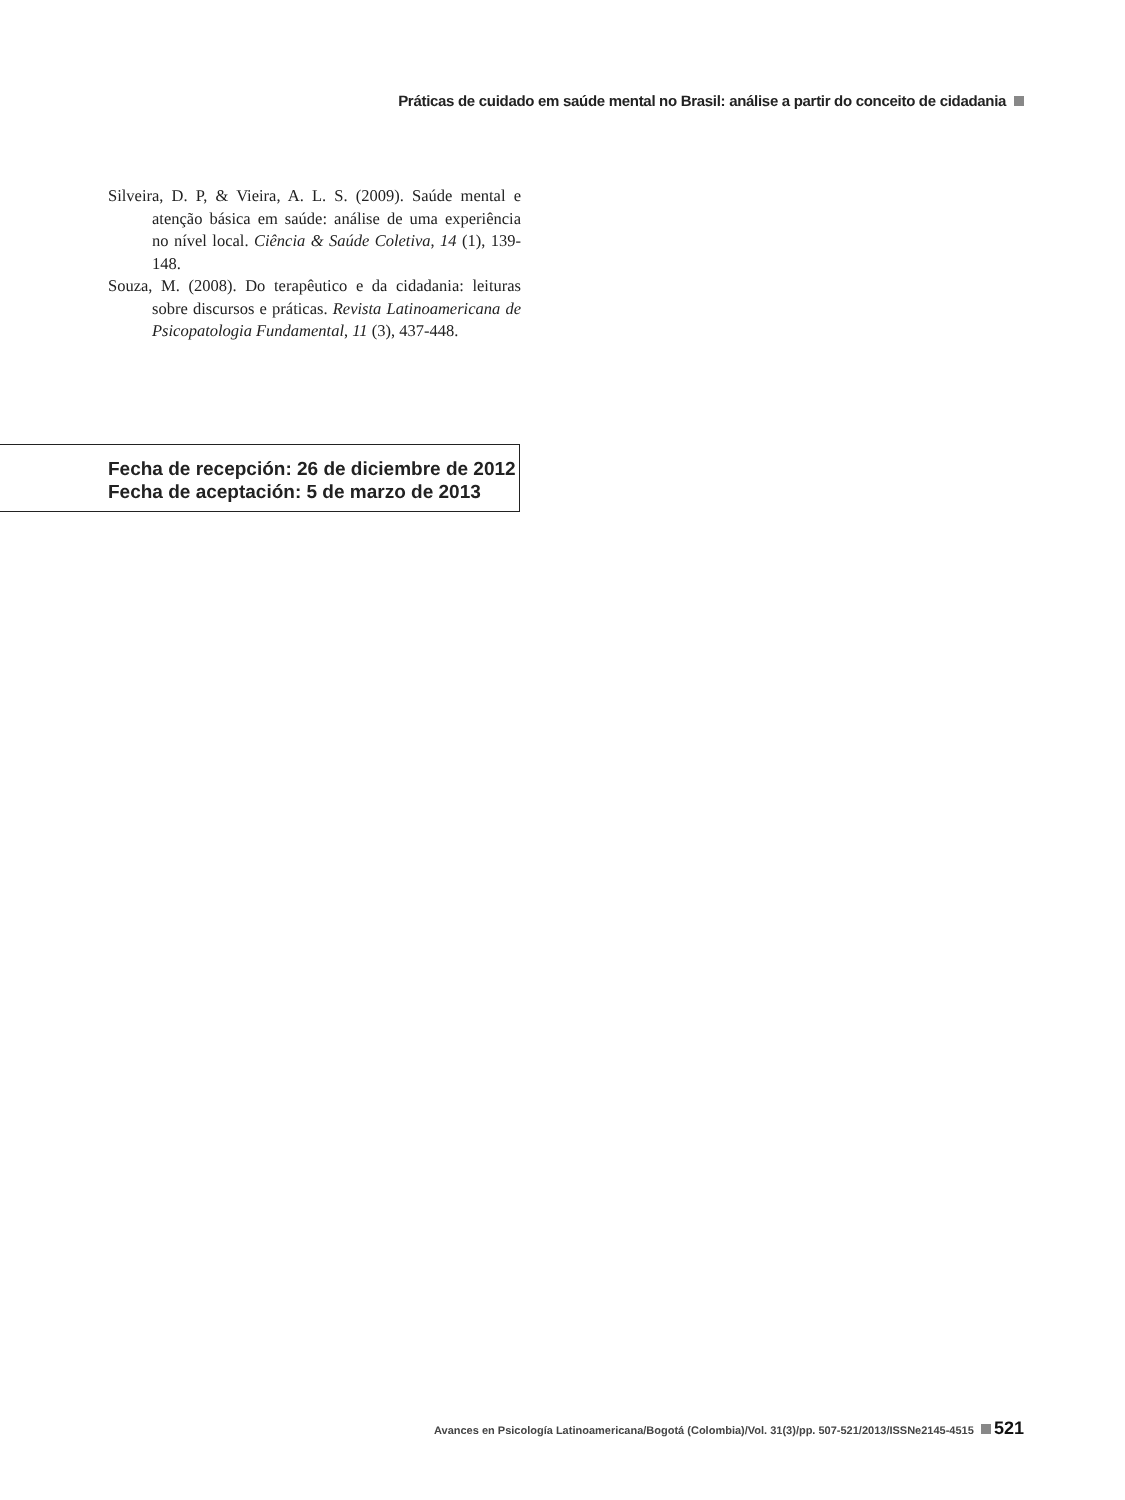Práticas de cuidado em saúde mental no Brasil: análise a partir do conceito de cidadania
Silveira, D. P, & Vieira, A. L. S. (2009). Saúde mental e atenção básica em saúde: análise de uma experiência no nível local. Ciência & Saúde Coletiva, 14 (1), 139-148.
Souza, M. (2008). Do terapêutico e da cidadania: leituras sobre discursos e práticas. Revista Latinoamericana de Psicopatologia Fundamental, 11 (3), 437-448.
Fecha de recepción: 26 de diciembre de 2012
Fecha de aceptación: 5 de marzo de 2013
Avances en Psicología Latinoamericana/Bogotá (Colombia)/Vol. 31(3)/pp. 507-521/2013/ISSNe2145-4515 521